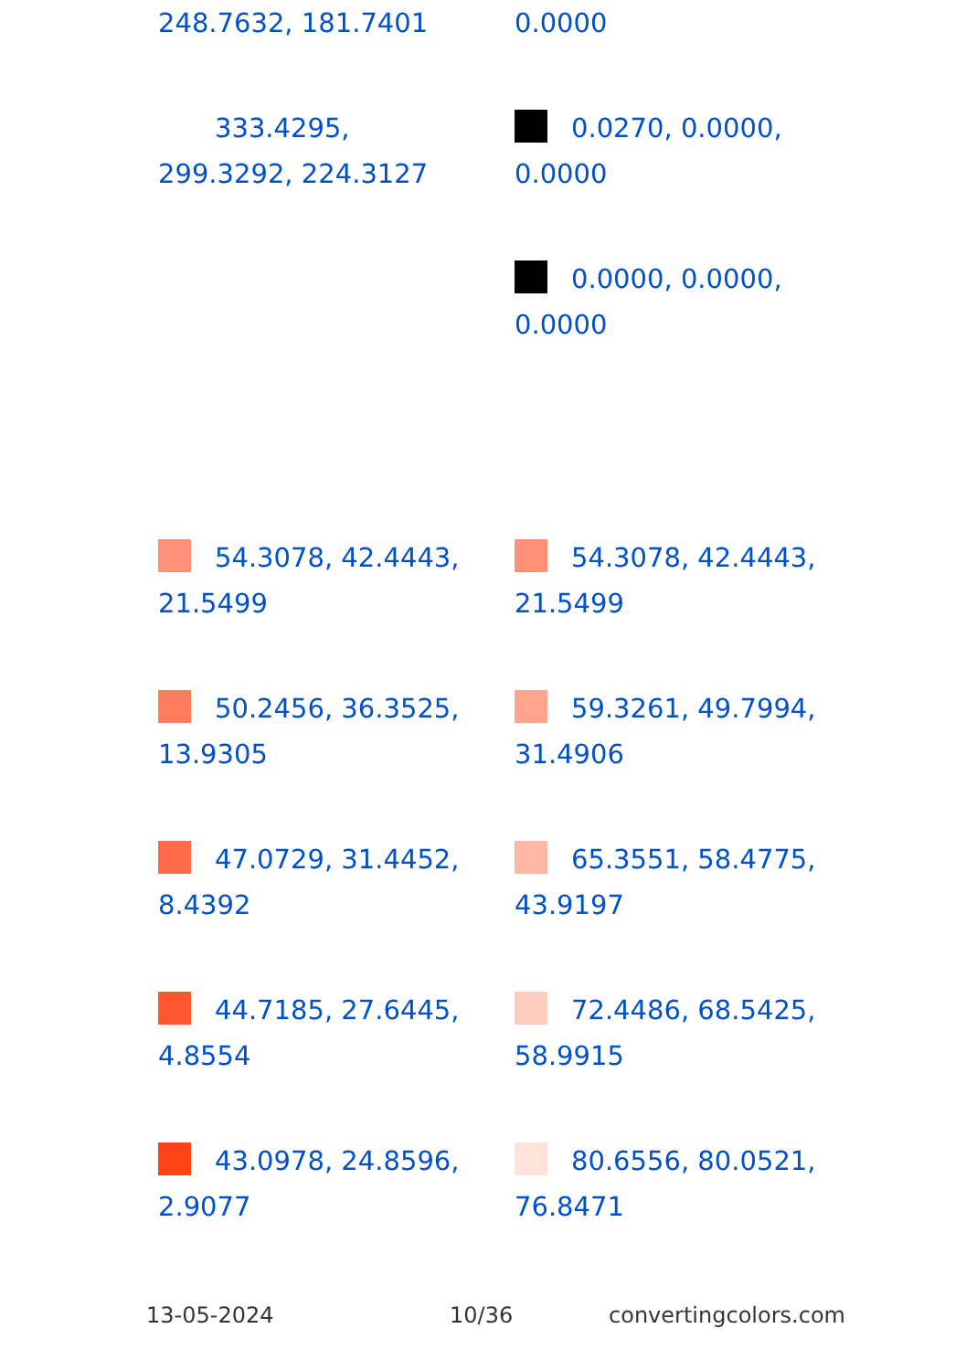248.7632, 181.7401 0.0000
333.4295, 299.3292, 224.3127
0.0270, 0.0000, 0.0000
0.0000, 0.0000, 0.0000
54.3078, 42.4443, 21.5499
54.3078, 42.4443, 21.5499
50.2456, 36.3525, 13.9305
59.3261, 49.7994, 31.4906
47.0729, 31.4452, 8.4392
65.3551, 58.4775, 43.9197
44.7185, 27.6445, 4.8554
72.4486, 68.5425, 58.9915
43.0978, 24.8596, 2.9077
80.6556, 80.0521, 76.8471
13-05-2024 10/36 convertingcolors.com